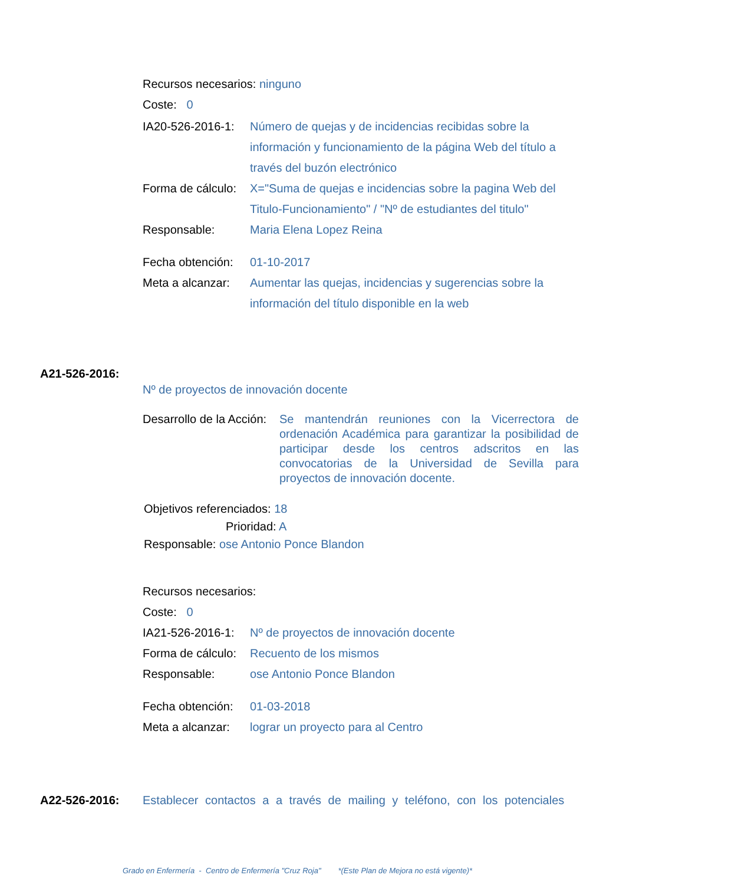Recursos necesarios: ninguno
Coste: 0
IA20-526-2016-1:
Número de quejas y de incidencias recibidas sobre la información y funcionamiento de la página Web del título a través del buzón electrónico
Forma de cálculo:
X="Suma de quejas e incidencias sobre la pagina Web del Titulo-Funcionamiento" / "Nº de estudiantes del titulo"
Responsable: Maria Elena Lopez Reina
Fecha obtención:
01-10-2017
Meta a alcanzar:
Aumentar las quejas, incidencias y sugerencias sobre la información del título disponible en la web
A21-526-2016:
Nº de proyectos de innovación docente
Desarrollo de la Acción:
Se mantendrán reuniones con la Vicerrectora de ordenación Académica para garantizar la posibilidad de participar desde los centros adscritos en las convocatorias de la Universidad de Sevilla para proyectos de innovación docente.
Objetivos referenciados: 18
Prioridad: A
Responsable: ose Antonio Ponce Blandon
Recursos necesarios:
Coste: 0
IA21-526-2016-1:
Nº de proyectos de innovación docente
Forma de cálculo:
Recuento de los mismos
Responsable: ose Antonio Ponce Blandon
Fecha obtención:
01-03-2018
Meta a alcanzar:
lograr un proyecto para al Centro
A22-526-2016: Establecer contactos a a través de mailing y teléfono, con los potenciales
Grado en Enfermería - Centro de Enfermería "Cruz Roja" *(Este Plan de Mejora no está vigente)*